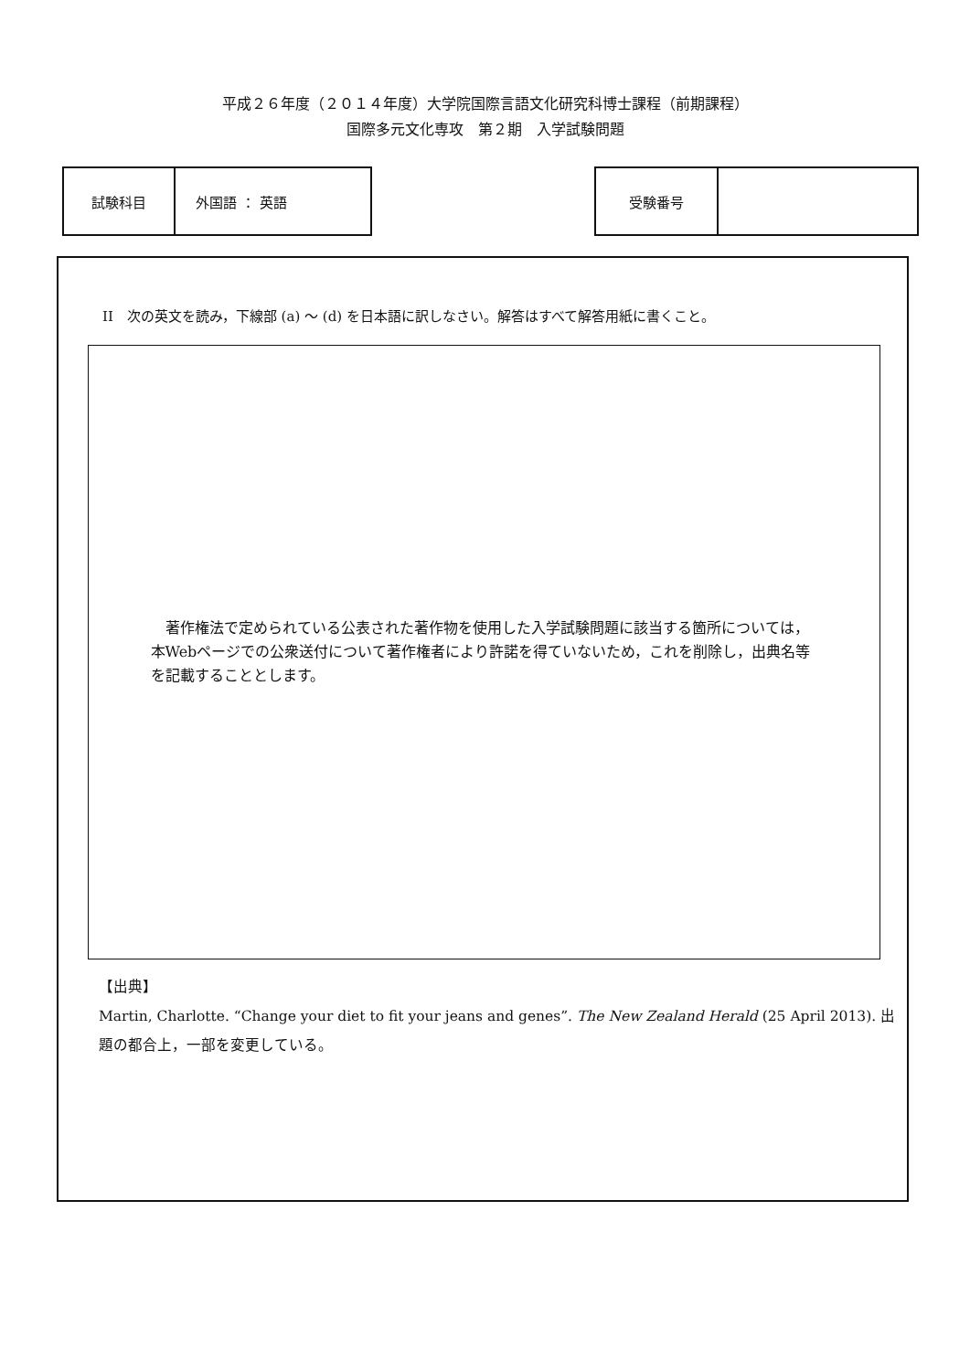平成２６年度（２０１４年度）大学院国際言語文化研究科博士課程（前期課程）
国際多元文化専攻　第２期　入学試験問題
| 試験科目 | 外国語 ： 英語 |
| 受験番号 | |
II　次の英文を読み，下線部 (a) ～ (d) を日本語に訳しなさい。解答はすべて解答用紙に書くこと。
著作権法で定められている公表された著作物を使用した入学試験問題に該当する箇所については，本Webページでの公衆送付について著作権者により許諾を得ていないため，これを削除し，出典名等を記載することとします。
【出典】
Martin, Charlotte. “Change your diet to fit your jeans and genes”. The New Zealand Herald (25 April 2013). 出題の都合上，一部を変更している。